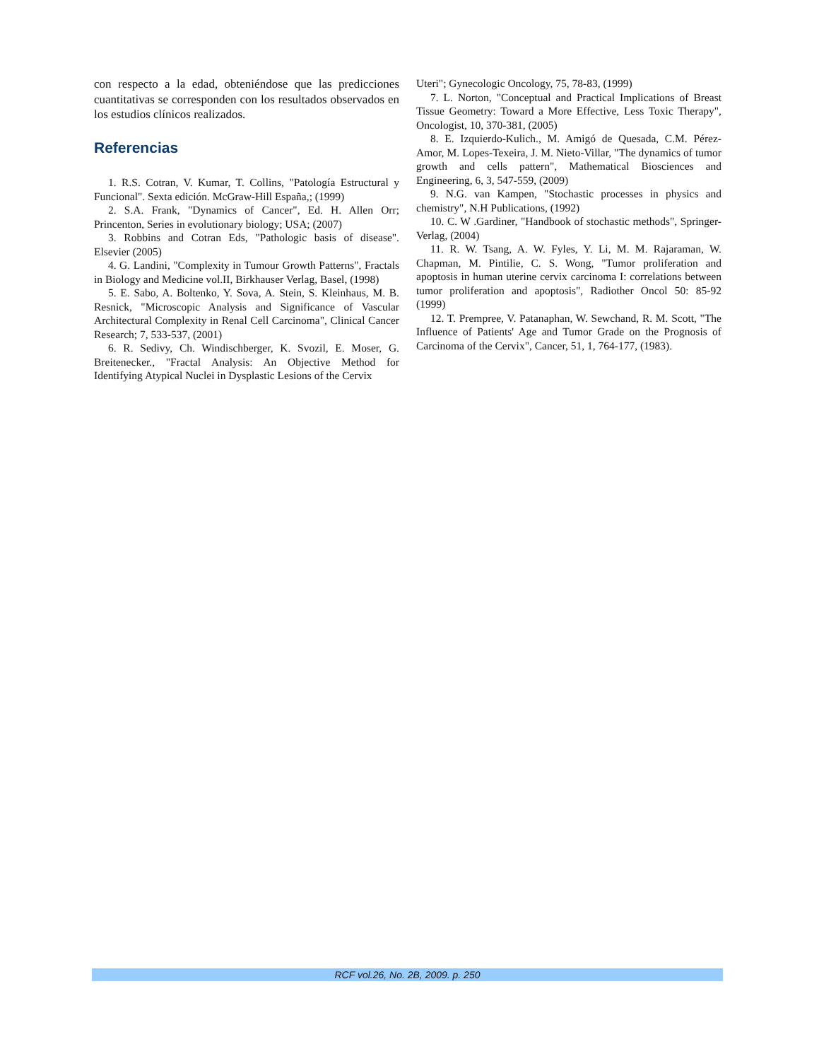con respecto a la edad, obteniéndose que las predicciones cuantitativas se corresponden con los resultados observados en los estudios clínicos realizados.
Referencias
1. R.S. Cotran, V. Kumar, T. Collins, "Patología Estructural y Funcional". Sexta edición. McGraw-Hill España,; (1999)
2. S.A. Frank, "Dynamics of Cancer", Ed. H. Allen Orr; Princenton, Series in evolutionary biology; USA; (2007)
3. Robbins and Cotran Eds, "Pathologic basis of disease". Elsevier (2005)
4. G. Landini, "Complexity in Tumour Growth Patterns", Fractals in Biology and Medicine vol.II, Birkhauser Verlag, Basel, (1998)
5. E. Sabo, A. Boltenko, Y. Sova, A. Stein, S. Kleinhaus, M. B. Resnick, "Microscopic Analysis and Significance of Vascular Architectural Complexity in Renal Cell Carcinoma", Clinical Cancer Research; 7, 533-537, (2001)
6. R. Sedivy, Ch. Windischberger, K. Svozil, E. Moser, G. Breitenecker., "Fractal Analysis: An Objective Method for Identifying Atypical Nuclei in Dysplastic Lesions of the Cervix
Uteri"; Gynecologic Oncology, 75, 78-83, (1999)
7. L. Norton, "Conceptual and Practical Implications of Breast Tissue Geometry: Toward a More Effective, Less Toxic Therapy", Oncologist, 10, 370-381, (2005)
8. E. Izquierdo-Kulich., M. Amigó de Quesada, C.M. Pérez-Amor, M. Lopes-Texeira, J. M. Nieto-Villar, "The dynamics of tumor growth and cells pattern", Mathematical Biosciences and Engineering, 6, 3, 547-559, (2009)
9. N.G. van Kampen, "Stochastic processes in physics and chemistry", N.H Publications, (1992)
10. C. W .Gardiner, "Handbook of stochastic methods", Springer-Verlag, (2004)
11. R. W. Tsang, A. W. Fyles, Y. Li, M. M. Rajaraman, W. Chapman, M. Pintilie, C. S. Wong, "Tumor proliferation and apoptosis in human uterine cervix carcinoma I: correlations between tumor proliferation and apoptosis", Radiother Oncol 50: 85-92 (1999)
12. T. Prempree, V. Patanaphan, W. Sewchand, R. M. Scott, "The Influence of Patients' Age and Tumor Grade on the Prognosis of Carcinoma of the Cervix", Cancer, 51, 1, 764-177, (1983).
RCF vol.26, No. 2B, 2009. p. 250